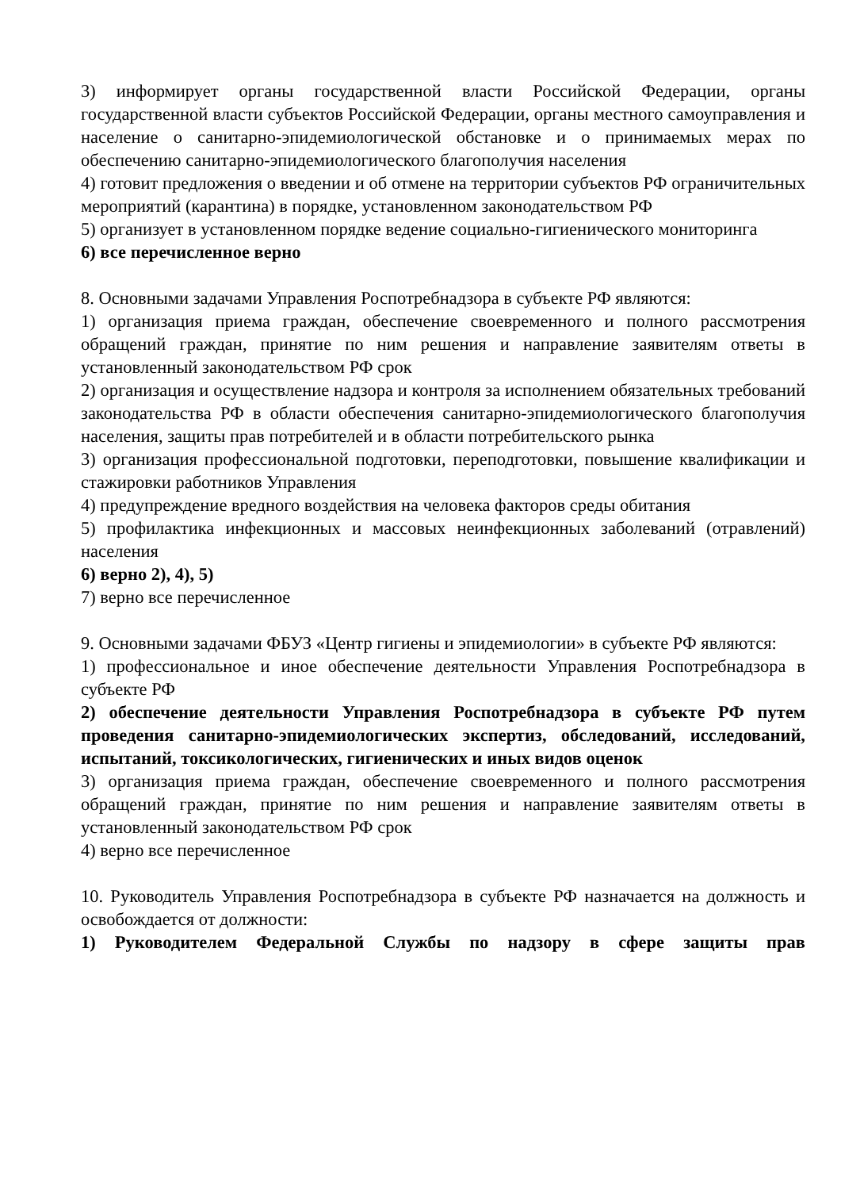3) информирует органы государственной власти Российской Федерации, органы государственной власти субъектов Российской Федерации, органы местного самоуправления и население о санитарно-эпидемиологической обстановке и о принимаемых мерах по обеспечению санитарно-эпидемиологического благополучия населения
4) готовит предложения о введении и об отмене на территории субъектов РФ ограничительных мероприятий (карантина) в порядке, установленном законодательством РФ
5) организует в установленном порядке ведение социально-гигиенического мониторинга
6) все перечисленное верно
8. Основными задачами Управления Роспотребнадзора в субъекте РФ являются:
1) организация приема граждан, обеспечение своевременного и полного рассмотрения обращений граждан, принятие по ним решения и направление заявителям ответы в установленный законодательством РФ срок
2) организация и осуществление надзора и контроля за исполнением обязательных требований законодательства РФ в области обеспечения санитарно-эпидемиологического благополучия населения, защиты прав потребителей и в области потребительского рынка
3) организация профессиональной подготовки, переподготовки, повышение квалификации и стажировки работников Управления
4) предупреждение вредного воздействия на человека факторов среды обитания
5) профилактика инфекционных и массовых неинфекционных заболеваний (отравлений) населения
6) верно 2), 4), 5)
7) верно все перечисленное
9. Основными задачами ФБУЗ «Центр гигиены и эпидемиологии» в субъекте РФ являются:
1) профессиональное и иное обеспечение деятельности Управления Роспотребнадзора в субъекте РФ
2) обеспечение деятельности Управления Роспотребнадзора в субъекте РФ путем проведения санитарно-эпидемиологических экспертиз, обследований, исследований, испытаний, токсикологических, гигиенических и иных видов оценок
3) организация приема граждан, обеспечение своевременного и полного рассмотрения обращений граждан, принятие по ним решения и направление заявителям ответы в установленный законодательством РФ срок
4) верно все перечисленное
10. Руководитель Управления Роспотребнадзора в субъекте РФ назначается на должность и освобождается от должности:
1) Руководителем Федеральной Службы по надзору в сфере защиты прав